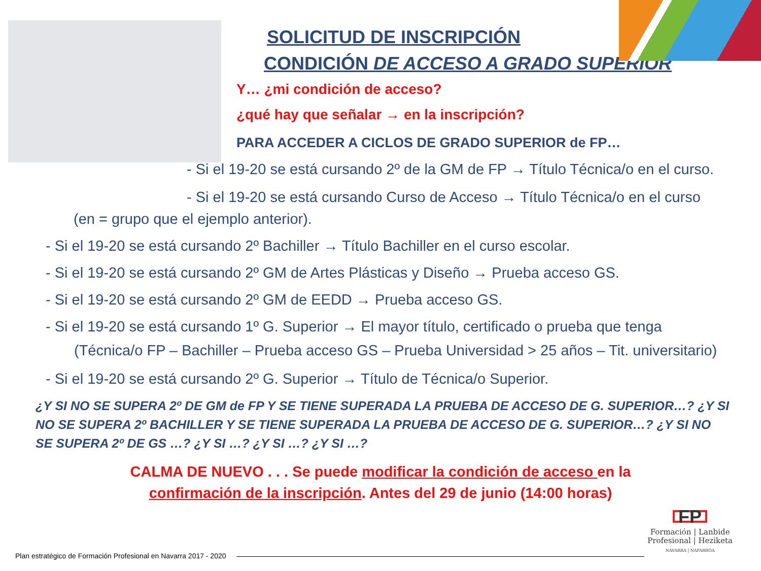SOLICITUD DE INSCRIPCIÓN
CONDICIÓN DE ACCESO A GRADO SUPERIOR
Y… ¿mi condición de acceso?
¿qué hay que señalar → en la inscripción?
PARA ACCEDER A CICLOS DE GRADO SUPERIOR de FP…
- Si el 19-20 se está cursando 2º de la GM de FP → Título Técnica/o en el curso.
- Si el 19-20 se está cursando Curso de Acceso → Título Técnica/o en el curso
(en = grupo que el ejemplo anterior).
- Si el 19-20 se está cursando 2º Bachiller → Título Bachiller en el curso escolar.
- Si el 19-20 se está cursando 2º GM de Artes Plásticas y Diseño → Prueba acceso GS.
- Si el 19-20 se está cursando 2º GM de EEDD → Prueba acceso GS.
- Si el 19-20 se está cursando 1º G. Superior → El mayor título, certificado o prueba que tenga
(Técnica/o FP – Bachiller – Prueba acceso GS – Prueba Universidad > 25 años – Tit. universitario)
- Si el 19-20 se está cursando 2º G. Superior → Título de Técnica/o Superior.
¿Y SI NO SE SUPERA 2º DE GM de FP Y SE TIENE SUPERADA LA PRUEBA DE ACCESO DE G. SUPERIOR…? ¿Y SI NO SE SUPERA 2º BACHILLER Y SE TIENE SUPERADA LA PRUEBA DE ACCESO DE G. SUPERIOR…? ¿Y SI NO SE SUPERA 2º DE GS …? ¿Y SI …? ¿Y SI …? ¿Y SI …?
CALMA DE NUEVO . . . Se puede modificar la condición de acceso en la confirmación de la inscripción. Antes del 29 de junio (14:00 horas)
FP
Formación | Lanbide
Profesional | Heziketa
NAVARRA | NAFARROA
Plan estratégico de Formación Profesional en Navarra 2017 - 2020